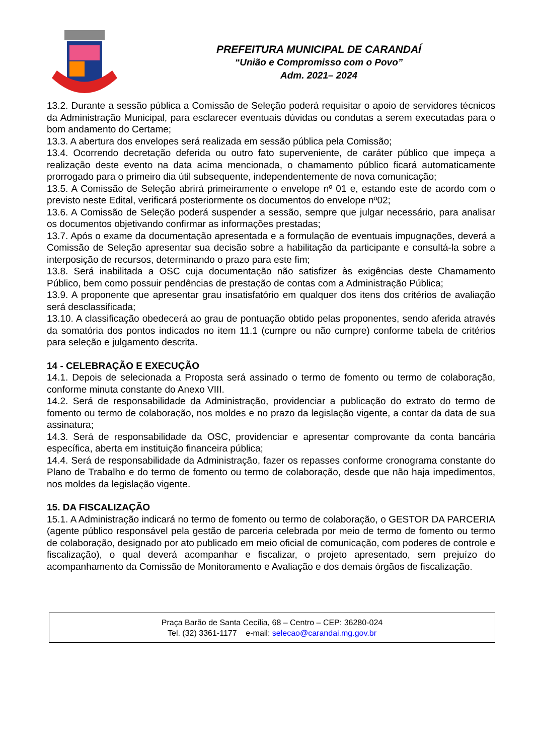PREFEITURA MUNICIPAL DE CARANDAÍ
“União e Compromisso com o Povo”
Adm. 2021– 2024
13.2. Durante a sessão pública a Comissão de Seleção poderá requisitar o apoio de servidores técnicos da Administração Municipal, para esclarecer eventuais dúvidas ou condutas a serem executadas para o bom andamento do Certame;
13.3. A abertura dos envelopes será realizada em sessão pública pela Comissão;
13.4. Ocorrendo decretação deferida ou outro fato superveniente, de caráter público que impeça a realização deste evento na data acima mencionada, o chamamento público ficará automaticamente prorrogado para o primeiro dia útil subsequente, independentemente de nova comunicação;
13.5. A Comissão de Seleção abrirá primeiramente o envelope nº 01 e, estando este de acordo com o previsto neste Edital, verificará posteriormente os documentos do envelope nº02;
13.6. A Comissão de Seleção poderá suspender a sessão, sempre que julgar necessário, para analisar os documentos objetivando confirmar as informações prestadas;
13.7. Após o exame da documentação apresentada e a formulação de eventuais impugnações, deverá a Comissão de Seleção apresentar sua decisão sobre a habilitação da participante e consultá-la sobre a interposição de recursos, determinando o prazo para este fim;
13.8. Será inabilitada a OSC cuja documentação não satisfizer às exigências deste Chamamento Público, bem como possuir pendências de prestação de contas com a Administração Pública;
13.9. A proponente que apresentar grau insatisfatório em qualquer dos itens dos critérios de avaliação será desclassificada;
13.10. A classificação obedecerá ao grau de pontuação obtido pelas proponentes, sendo aferida através da somatória dos pontos indicados no item 11.1 (cumpre ou não cumpre) conforme tabela de critérios para seleção e julgamento descrita.
14 - CELEBRAÇÃO E EXECUÇÃO
14.1. Depois de selecionada a Proposta será assinado o termo de fomento ou termo de colaboração, conforme minuta constante do Anexo VIII.
14.2. Será de responsabilidade da Administração, providenciar a publicação do extrato do termo de fomento ou termo de colaboração, nos moldes e no prazo da legislação vigente, a contar da data de sua assinatura;
14.3. Será de responsabilidade da OSC, providenciar e apresentar comprovante da conta bancária específica, aberta em instituição financeira pública;
14.4. Será de responsabilidade da Administração, fazer os repasses conforme cronograma constante do Plano de Trabalho e do termo de fomento ou termo de colaboração, desde que não haja impedimentos, nos moldes da legislação vigente.
15. DA FISCALIZAÇÃO
15.1. A Administração indicará no termo de fomento ou termo de colaboração, o GESTOR DA PARCERIA (agente público responsável pela gestão de parceria celebrada por meio de termo de fomento ou termo de colaboração, designado por ato publicado em meio oficial de comunicação, com poderes de controle e fiscalização), o qual deverá acompanhar e fiscalizar, o projeto apresentado, sem prejuízo do acompanhamento da Comissão de Monitoramento e Avaliação e dos demais órgãos de fiscalização.
Praça Barão de Santa Cecília, 68 – Centro – CEP: 36280-024
Tel. (32) 3361-1177 e-mail: selecao@carandai.mg.gov.br